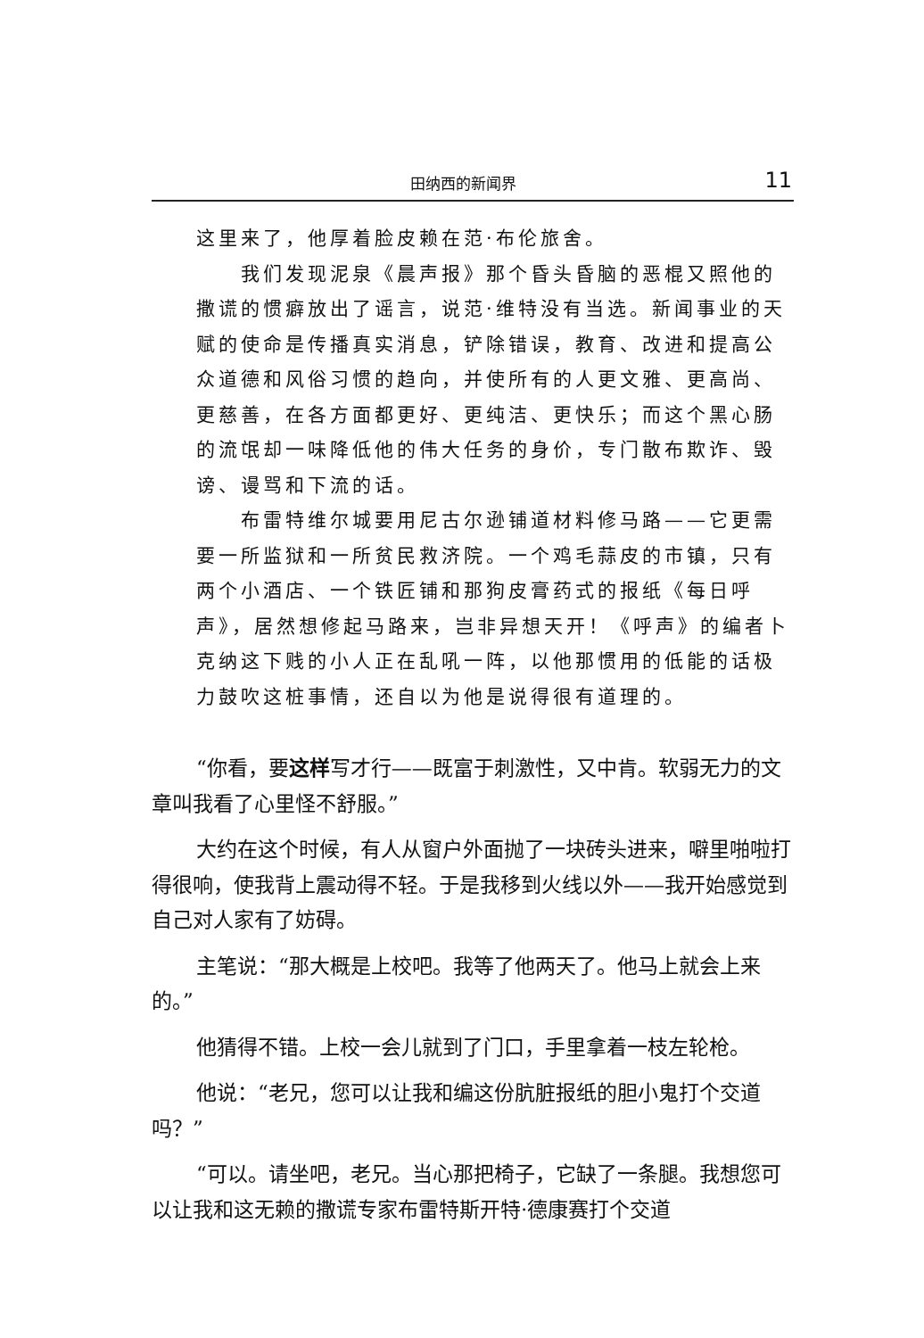田纳西的新闻界 11
这里来了，他厚着脸皮赖在范·布伦旅舍。
我们发现泥泉《晨声报》那个昏头昏脑的恶棍又照他的撒谎的惯癖放出了谣言，说范·维特没有当选。新闻事业的天赋的使命是传播真实消息，铲除错误，教育、改进和提高公众道德和风俗习惯的趋向，并使所有的人更文雅、更高尚、更慈善，在各方面都更好、更纯洁、更快乐；而这个黑心肠的流氓却一味降低他的伟大任务的身价，专门散布欺诈、毁谤、谩骂和下流的话。
布雷特维尔城要用尼古尔逊铺道材料修马路——它更需要一所监狱和一所贫民救济院。一个鸡毛蒜皮的市镇，只有两个小酒店、一个铁匠铺和那狗皮膏药式的报纸《每日呼声》，居然想修起马路来，岂非异想天开！《呼声》的编者卜克纳这下贱的小人正在乱吼一阵，以他那惯用的低能的话极力鼓吹这桩事情，还自以为他是说得很有道理的。
“你看，要这样写才行——既富于刺激性，又中肯。软弱无力的文章叫我看了心里怪不舒服。”
大约在这个时候，有人从窗户外面抛了一块砖头进来，噼里啪啦打得很响，使我背上震动得不轻。于是我移到火线以外——我开始感觉到自己对人家有了妨碍。
主笔说：“那大概是上校吧。我等了他两天了。他马上就会上来的。”
他猜得不错。上校一会儿就到了门口，手里拿着一枝左轮枪。
他说：“老兄，您可以让我和编这份肮脏报纸的胆小鬼打个交道吗？”
“可以。请坐吧，老兄。当心那把椅子，它缺了一条腿。我想您可以让我和这无赖的撒谎专家布雷特斯开特·德康赛打个交道